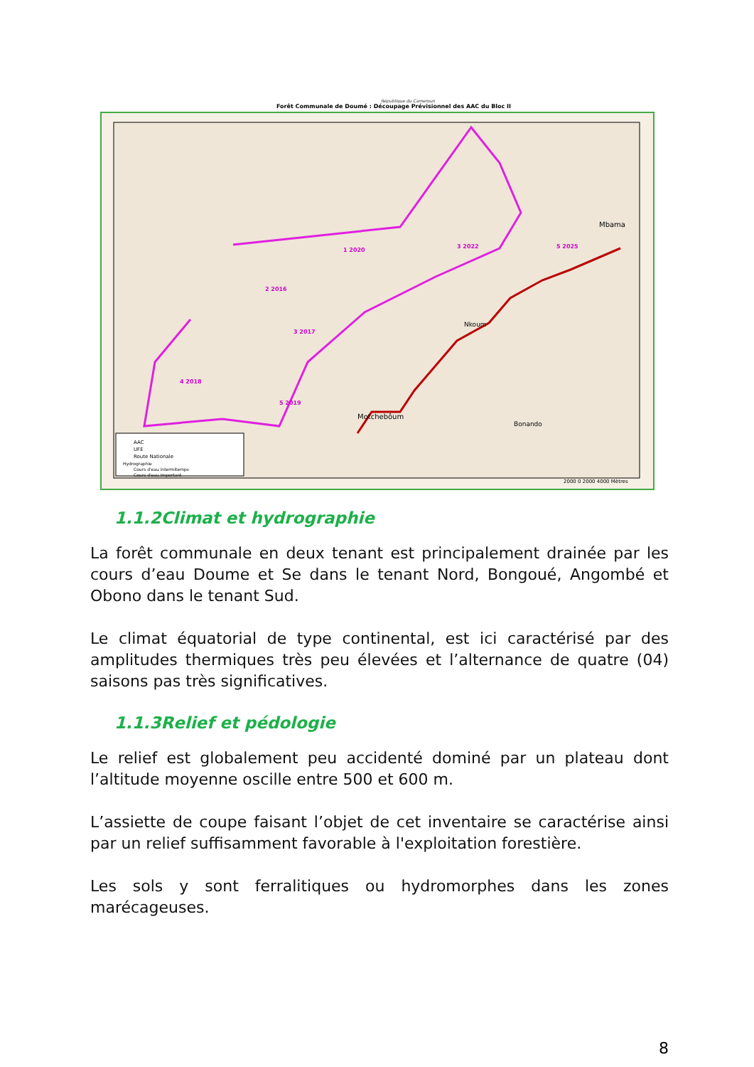République du Cameroun
Forêt Communale de Doumé : Découpage Prévisionnel des AAC du Bloc II
1 2020
3 2022
5 2025
2 2016
3 2017
4 2018
5 2019
AAC
UFE
Route Nationale
Hydrographie
Cours d'eau intermitemps
Cours d'eau important
Nkoum
Bonando
Motchebôum
Mbama
2000 0 2000 4000 Mètres
1.1.2Climat et hydrographie
La forêt communale en deux tenant est principalement drainée par les cours d’eau Doume et Se dans le tenant Nord, Bongoué, Angombé et Obono dans le tenant Sud.
Le climat équatorial de type continental, est ici caractérisé par des amplitudes thermiques très peu élevées et l’alternance de quatre (04) saisons pas très significatives.
1.1.3Relief et pédologie
Le relief est globalement peu accidenté dominé par un plateau dont l’altitude moyenne oscille entre 500 et 600 m.
L’assiette de coupe faisant l’objet de cet inventaire se caractérise ainsi par un relief suffisamment favorable à l'exploitation forestière.
Les sols y sont ferralitiques ou hydromorphes dans les zones marécageuses.
8